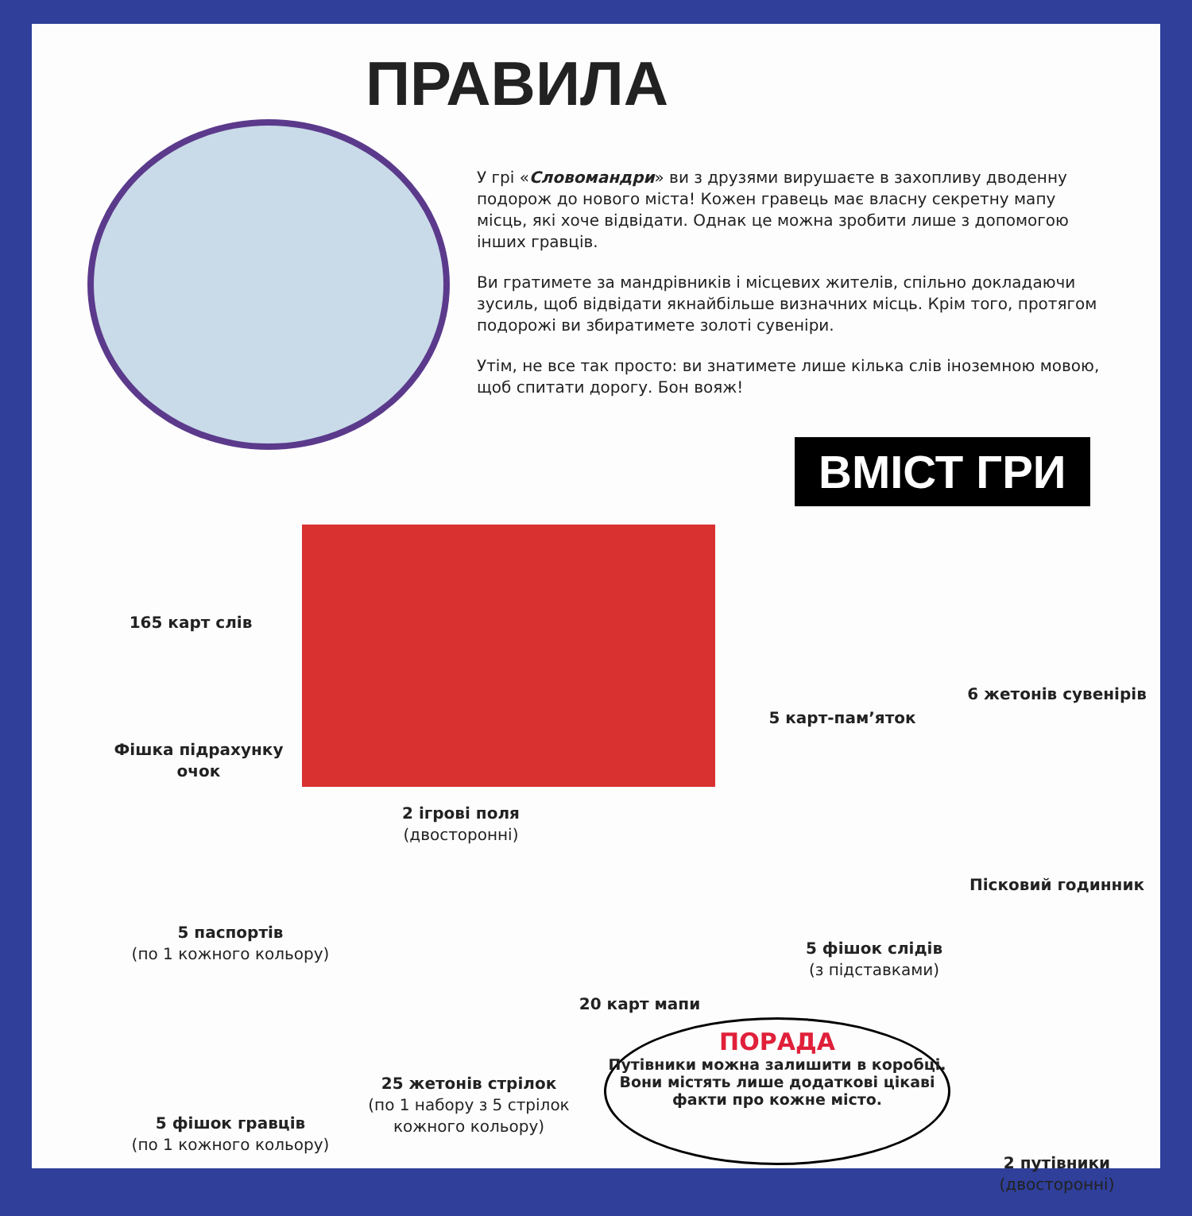ПРАВИЛА
У грі «Словомандри» ви з друзями вирушаєте в захопливу дводенну подорож до нового міста! Кожен гравець має власну секретну мапу місць, які хоче відвідати. Однак це можна зробити лише з допомогою інших гравців.
Ви гратимете за мандрівників і місцевих жителів, спільно докладаючи зусиль, щоб відвідати якнайбільше визначних місць. Крім того, протягом подорожі ви збиратимете золоті сувеніри.
Утім, не все так просто: ви знатимете лише кілька слів іноземною мовою, щоб спитати дорогу. Бон вояж!
ВМІСТ ГРИ
165 карт слів
Фішка підрахунку очок
2 ігрові поля
(двосторонні)
5 карт-пам’яток
6 жетонів сувенірів
Пісковий годинник
5 паспортів
(по 1 кожного кольору)
5 фішок слідів
(з підставками)
20 карт мапи
25 жетонів стрілок
(по 1 набору з 5 стрілок кожного кольору)
5 фішок гравців
(по 1 кожного кольору)
ПОРАДА
Путівники можна залишити в коробці. Вони містять лише додаткові цікаві факти про кожне місто.
2 путівники
(двосторонні)